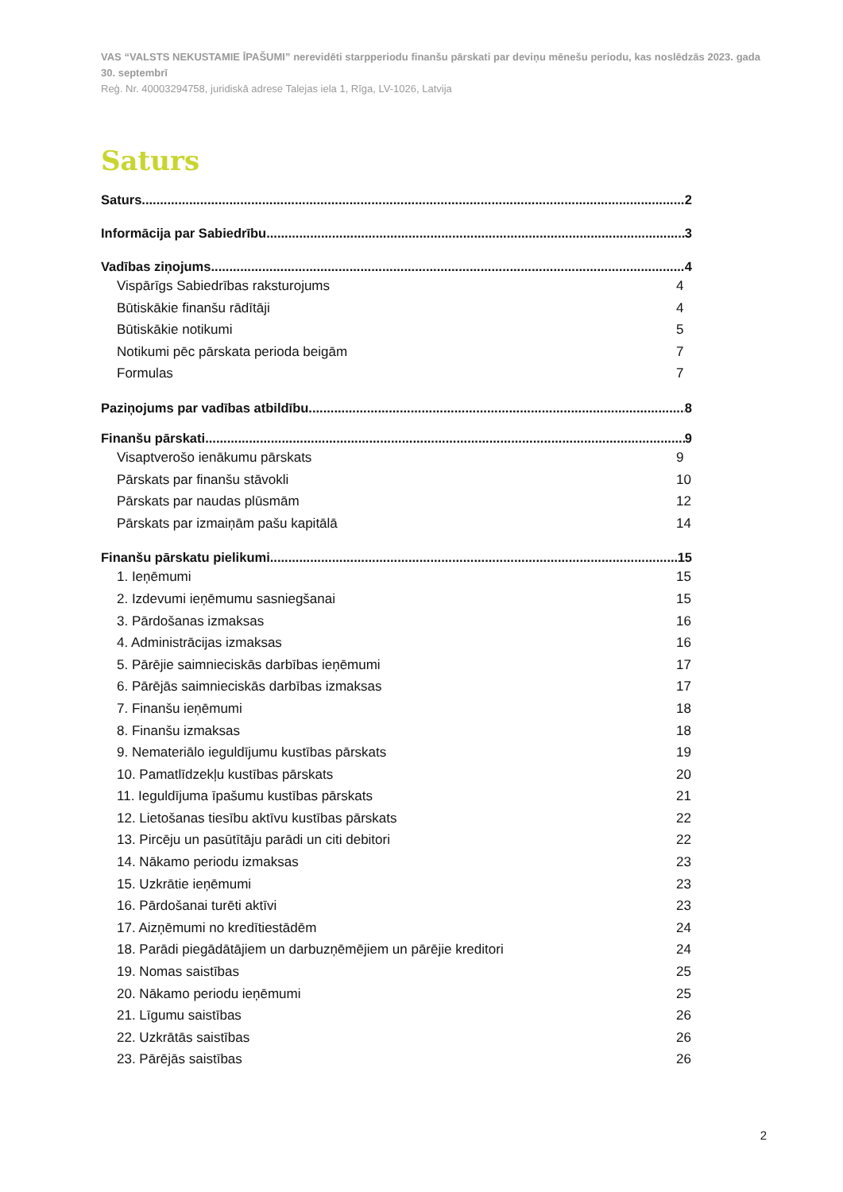VAS “VALSTS NEKUSTAMIE ĪPAŠUMI” nerevidēti starpperiodu finanšu pārskati par deviņu mēnešu periodu, kas noslēdzās 2023. gada 30. septembrī
Reģ. Nr. 40003294758, juridiskā adrese Talejas iela 1, Rīga, LV-1026, Latvija
Saturs
Saturs 2
Informācija par Sabiedrību 3
Vadības ziņojums 4
Vispārīgs Sabiedrības raksturojums 4
Būtiskākie finanšu rādītāji 4
Būtiskākie notikumi 5
Notikumi pēc pārskata perioda beigām 7
Formulas 7
Paziņojums par vadības atbildību 8
Finanšu pārskati 9
Visaptverošo ienākumu pārskats 9
Pārskats par finanšu stāvokli 10
Pārskats par naudas plūsmām 12
Pārskats par izmaiņām pašu kapitālā 14
Finanšu pārskatu pielikumi 15
1. Ieņēmumi 15
2. Izdevumi ieņēmumu sasniegšanai 15
3. Pārdošanas izmaksas 16
4. Administrācijas izmaksas 16
5. Pārējie saimnieciskās darbības ieņēmumi 17
6. Pārējās saimnieciskās darbības izmaksas 17
7. Finanšu ieņēmumi 18
8. Finanšu izmaksas 18
9. Nemateriālo ieguldījumu kustības pārskats 19
10. Pamatlīdzekļu kustības pārskats 20
11. Ieguldījuma īpašumu kustības pārskats 21
12. Lietošanas tiesību aktīvu kustības pārskats 22
13. Pircēju un pasūtītāju parādi un citi debitori 22
14. Nākamo periodu izmaksas 23
15. Uzkrātie ieņēmumi 23
16. Pārdošanai turēti aktīvi 23
17. Aizņēmumi no kredītiestādēm 24
18. Parādi piegādātājiem un darbuzņēmējiem un pārējie kreditori 24
19. Nomas saistības 25
20. Nākamo periodu ieņēmumi 25
21. Līgumu saistības 26
22. Uzkrātās saistības 26
23. Pārējās saistības 26
2